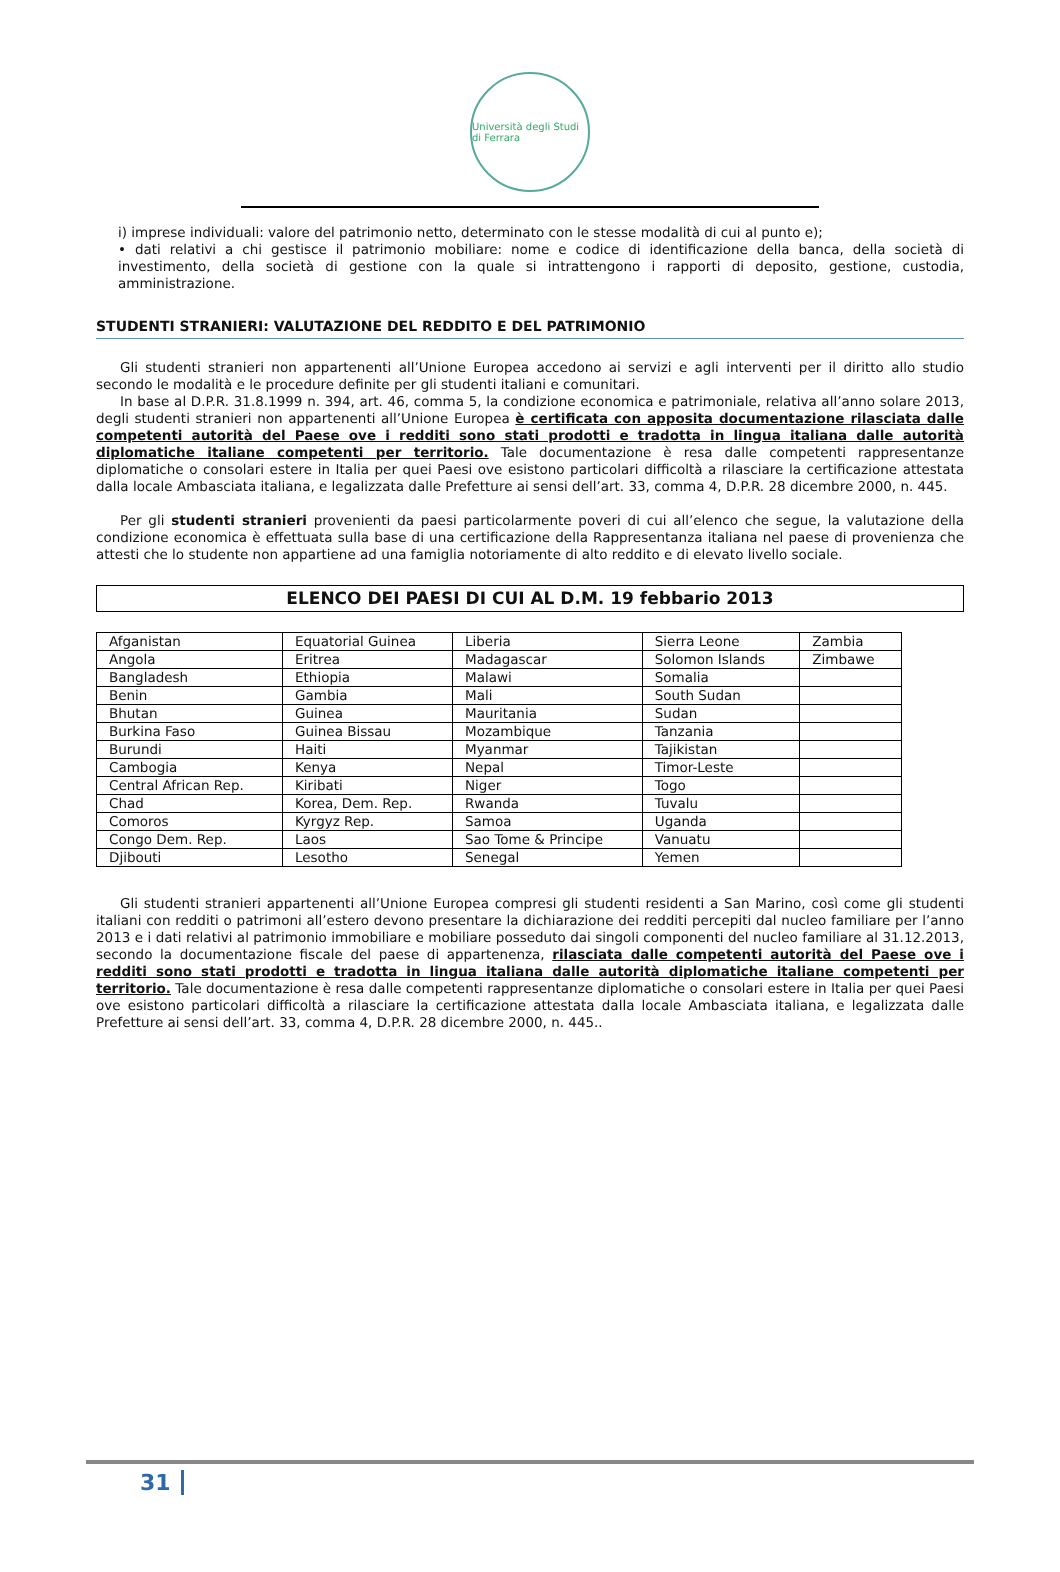Università degli Studi di Ferrara
i) imprese individuali: valore del patrimonio netto, determinato con le stesse modalità di cui al punto e);
• dati relativi a chi gestisce il patrimonio mobiliare: nome e codice di identificazione della banca, della società di investimento, della società di gestione con la quale si intrattengono i rapporti di deposito, gestione, custodia, amministrazione.
STUDENTI STRANIERI: VALUTAZIONE DEL REDDITO E DEL PATRIMONIO
Gli studenti stranieri non appartenenti all’Unione Europea accedono ai servizi e agli interventi per il diritto allo studio secondo le modalità e le procedure definite per gli studenti italiani e comunitari.
In base al D.P.R. 31.8.1999 n. 394, art. 46, comma 5, la condizione economica e patrimoniale, relativa all’anno solare 2013, degli studenti stranieri non appartenenti all’Unione Europea è certificata con apposita documentazione rilasciata dalle competenti autorità del Paese ove i redditi sono stati prodotti e tradotta in lingua italiana dalle autorità diplomatiche italiane competenti per territorio. Tale documentazione è resa dalle competenti rappresentanze diplomatiche o consolari estere in Italia per quei Paesi ove esistono particolari difficoltà a rilasciare la certificazione attestata dalla locale Ambasciata italiana, e legalizzata dalle Prefetture ai sensi dell’art. 33, comma 4, D.P.R. 28 dicembre 2000, n. 445.
Per gli studenti stranieri provenienti da paesi particolarmente poveri di cui all’elenco che segue, la valutazione della condizione economica è effettuata sulla base di una certificazione della Rappresentanza italiana nel paese di provenienza che attesti che lo studente non appartiene ad una famiglia notoriamente di alto reddito e di elevato livello sociale.
ELENCO DEI PAESI DI CUI AL D.M. 19 febbario 2013
| Afganistan | Equatorial Guinea | Liberia | Sierra Leone | Zambia |
| Angola | Eritrea | Madagascar | Solomon Islands | Zimbawe |
| Bangladesh | Ethiopia | Malawi | Somalia | |
| Benin | Gambia | Mali | South Sudan | |
| Bhutan | Guinea | Mauritania | Sudan | |
| Burkina Faso | Guinea Bissau | Mozambique | Tanzania | |
| Burundi | Haiti | Myanmar | Tajikistan | |
| Cambogia | Kenya | Nepal | Timor-Leste | |
| Central African Rep. | Kiribati | Niger | Togo | |
| Chad | Korea, Dem. Rep. | Rwanda | Tuvalu | |
| Comoros | Kyrgyz Rep. | Samoa | Uganda | |
| Congo Dem. Rep. | Laos | Sao Tome & Principe | Vanuatu | |
| Djibouti | Lesotho | Senegal | Yemen | |
Gli studenti stranieri appartenenti all’Unione Europea compresi gli studenti residenti a San Marino, così come gli studenti italiani con redditi o patrimoni all’estero devono presentare la dichiarazione dei redditi percepiti dal nucleo familiare per l’anno 2013 e i dati relativi al patrimonio immobiliare e mobiliare posseduto dai singoli componenti del nucleo familiare al 31.12.2013, secondo la documentazione fiscale del paese di appartenenza, rilasciata dalle competenti autorità del Paese ove i redditi sono stati prodotti e tradotta in lingua italiana dalle autorità diplomatiche italiane competenti per territorio. Tale documentazione è resa dalle competenti rappresentanze diplomatiche o consolari estere in Italia per quei Paesi ove esistono particolari difficoltà a rilasciare la certificazione attestata dalla locale Ambasciata italiana, e legalizzata dalle Prefetture ai sensi dell’art. 33, comma 4, D.P.R. 28 dicembre 2000, n. 445..
31